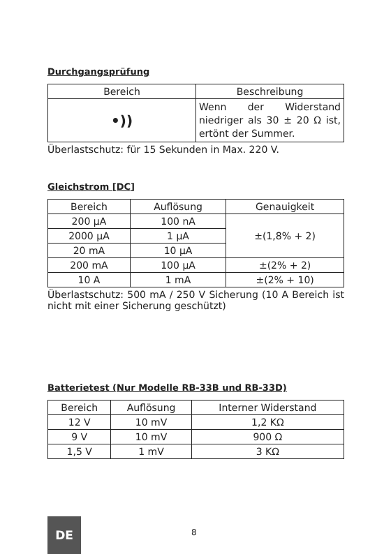Durchgangsprüfung
| Bereich | Beschreibung |
| --- | --- |
| •)) | Wenn der Widerstand niedriger als 30 ± 20 Ω ist, ertönt der Summer. |
Überlastschutz: für 15 Sekunden in Max. 220 V.
Gleichstrom [DC]
| Bereich | Auflösung | Genauigkeit |
| --- | --- | --- |
| 200 µA | 100 nA | ±(1,8% + 2) |
| 2000 µA | 1 µA | |
| 20 mA | 10 µA | |
| 200 mA | 100 µA | ±(2% + 2) |
| 10 A | 1 mA | ±(2% + 10) |
Überlastschutz: 500 mA / 250 V Sicherung (10 A Bereich ist nicht mit einer Sicherung geschützt)
Batterietest (Nur Modelle RB-33B und RB-33D)
| Bereich | Auflösung | Interner Widerstand |
| --- | --- | --- |
| 12 V | 10 mV | 1,2 KΩ |
| 9 V | 10 mV | 900 Ω |
| 1,5 V | 1 mV | 3 KΩ |
DE
8